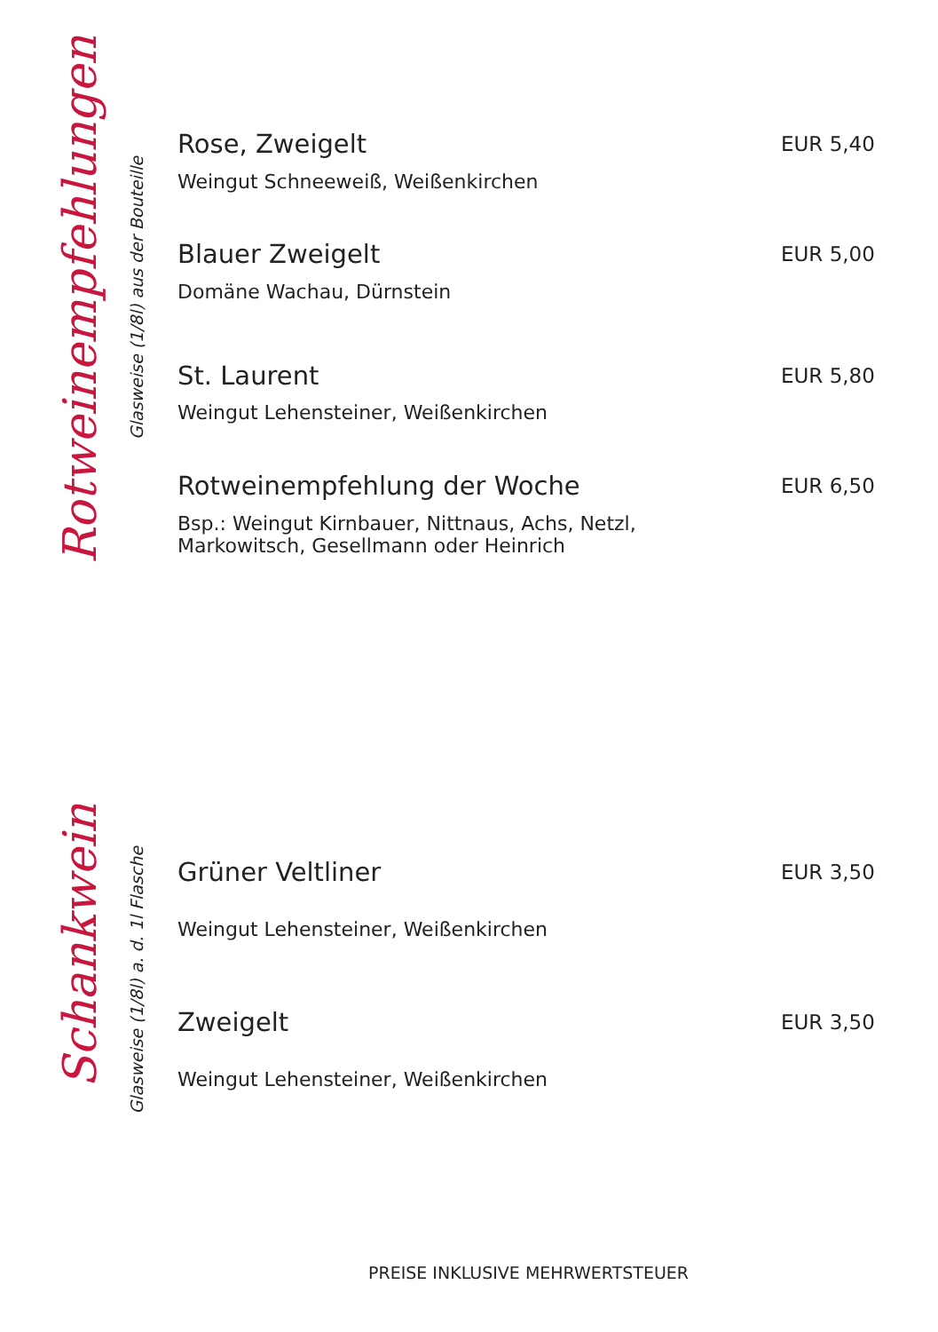Rotweinempfehlungen
Glasweise (1/8l) aus der Bouteille
| Rose, Zweigelt | EUR 5,40 |
| Weingut Schneeweiß, Weißenkirchen | |
| Blauer Zweigelt | EUR 5,00 |
| Domäne Wachau, Dürnstein | |
| St. Laurent | EUR 5,80 |
| Weingut Lehensteiner, Weißenkirchen | |
| Rotweinempfehlung der Woche | EUR 6,50 |
| Bsp.: Weingut Kirnbauer, Nittnaus, Achs, Netzl, Markowitsch, Gesellmann oder Heinrich | |
Schankwein
Glasweise (1/8l) a. d. 1l Flasche
| Grüner Veltliner | EUR 3,50 |
| Weingut Lehensteiner, Weißenkirchen | |
| Zweigelt | EUR 3,50 |
| Weingut Lehensteiner, Weißenkirchen | |
PREISE INKLUSIVE MEHRWERTSTEUER